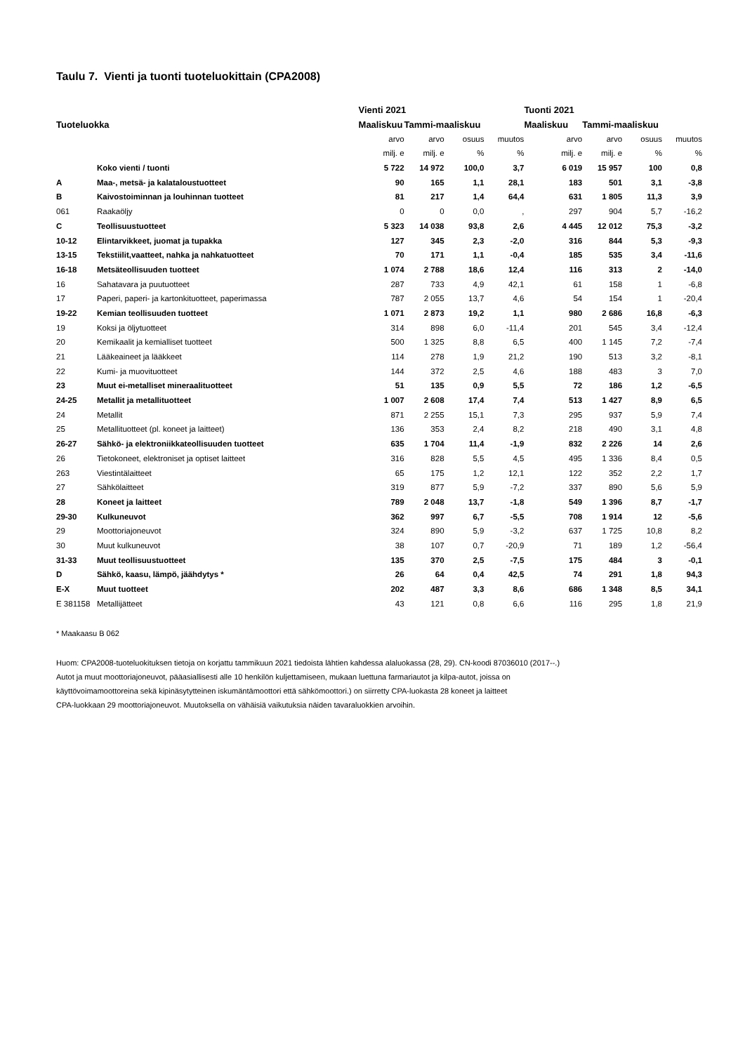Taulu 7. Vienti ja tuonti tuoteluokittain (CPA2008)
| | | Vienti 2021 | | | | Tuonti 2021 | | | |
| --- | --- | --- | --- | --- | --- | --- | --- | --- | --- |
| Tuoteluokka | | Maaliskuu | Tammi-maaliskuu | | | Maaliskuu | Tammi-maaliskuu | | |
| | | arvo | arvo | osuus | muutos | arvo | arvo | osuus | muutos |
| | | milj. e | milj. e | % | % | milj. e | milj. e | % | % |
| | Koko vienti / tuonti | 5 722 | 14 972 | 100,0 | 3,7 | 6 019 | 15 957 | 100 | 0,8 |
| A | Maa-, metsä- ja kalataloustuotteet | 90 | 165 | 1,1 | 28,1 | 183 | 501 | 3,1 | -3,8 |
| B | Kaivostoiminnan ja louhinnan tuotteet | 81 | 217 | 1,4 | 64,4 | 631 | 1 805 | 11,3 | 3,9 |
| 061 | Raakaöljy | 0 | 0 | 0,0 | , | 297 | 904 | 5,7 | -16,2 |
| C | Teollisuustuotteet | 5 323 | 14 038 | 93,8 | 2,6 | 4 445 | 12 012 | 75,3 | -3,2 |
| 10-12 | Elintarvikkeet, juomat ja tupakka | 127 | 345 | 2,3 | -2,0 | 316 | 844 | 5,3 | -9,3 |
| 13-15 | Tekstiilit,vaatteet, nahka ja nahkatuotteet | 70 | 171 | 1,1 | -0,4 | 185 | 535 | 3,4 | -11,6 |
| 16-18 | Metsäteollisuuden tuotteet | 1 074 | 2 788 | 18,6 | 12,4 | 116 | 313 | 2 | -14,0 |
| 16 | Sahatavara ja puutuotteet | 287 | 733 | 4,9 | 42,1 | 61 | 158 | 1 | -6,8 |
| 17 | Paperi, paperi- ja kartonkituotteet, paperimassa | 787 | 2 055 | 13,7 | 4,6 | 54 | 154 | 1 | -20,4 |
| 19-22 | Kemian teollisuuden tuotteet | 1 071 | 2 873 | 19,2 | 1,1 | 980 | 2 686 | 16,8 | -6,3 |
| 19 | Koksi ja öljytuotteet | 314 | 898 | 6,0 | -11,4 | 201 | 545 | 3,4 | -12,4 |
| 20 | Kemikaalit ja kemialliset tuotteet | 500 | 1 325 | 8,8 | 6,5 | 400 | 1 145 | 7,2 | -7,4 |
| 21 | Lääkeaineet ja lääkkeet | 114 | 278 | 1,9 | 21,2 | 190 | 513 | 3,2 | -8,1 |
| 22 | Kumi- ja muovituotteet | 144 | 372 | 2,5 | 4,6 | 188 | 483 | 3 | 7,0 |
| 23 | Muut ei-metalliset mineraalituotteet | 51 | 135 | 0,9 | 5,5 | 72 | 186 | 1,2 | -6,5 |
| 24-25 | Metallit ja metallituotteet | 1 007 | 2 608 | 17,4 | 7,4 | 513 | 1 427 | 8,9 | 6,5 |
| 24 | Metallit | 871 | 2 255 | 15,1 | 7,3 | 295 | 937 | 5,9 | 7,4 |
| 25 | Metallituotteet (pl. koneet ja laitteet) | 136 | 353 | 2,4 | 8,2 | 218 | 490 | 3,1 | 4,8 |
| 26-27 | Sähkö- ja elektroniikkateollisuuden tuotteet | 635 | 1 704 | 11,4 | -1,9 | 832 | 2 226 | 14 | 2,6 |
| 26 | Tietokoneet, elektroniset ja optiset laitteet | 316 | 828 | 5,5 | 4,5 | 495 | 1 336 | 8,4 | 0,5 |
| 263 | Viestintälaitteet | 65 | 175 | 1,2 | 12,1 | 122 | 352 | 2,2 | 1,7 |
| 27 | Sähkölaitteet | 319 | 877 | 5,9 | -7,2 | 337 | 890 | 5,6 | 5,9 |
| 28 | Koneet ja laitteet | 789 | 2 048 | 13,7 | -1,8 | 549 | 1 396 | 8,7 | -1,7 |
| 29-30 | Kulkuneuvot | 362 | 997 | 6,7 | -5,5 | 708 | 1 914 | 12 | -5,6 |
| 29 | Moottoriajoneuvot | 324 | 890 | 5,9 | -3,2 | 637 | 1 725 | 10,8 | 8,2 |
| 30 | Muut kulkuneuvot | 38 | 107 | 0,7 | -20,9 | 71 | 189 | 1,2 | -56,4 |
| 31-33 | Muut teollisuustuotteet | 135 | 370 | 2,5 | -7,5 | 175 | 484 | 3 | -0,1 |
| D | Sähkö, kaasu, lämpö, jäähdytys * | 26 | 64 | 0,4 | 42,5 | 74 | 291 | 1,8 | 94,3 |
| E-X | Muut tuotteet | 202 | 487 | 3,3 | 8,6 | 686 | 1 348 | 8,5 | 34,1 |
| E 381158 | Metallijätteet | 43 | 121 | 0,8 | 6,6 | 116 | 295 | 1,8 | 21,9 |
* Maakaasu B 062
Huom: CPA2008-tuoteluokituksen tietoja on korjattu tammikuun 2021 tiedoista lähtien kahdessa alaluokassa (28, 29). CN-koodi 87036010 (2017--.)
Autot ja muut moottoriajoneuvot, pääasiallisesti alle 10 henkilön kuljettamiseen, mukaan luettuna farmariautot ja kilpa-autot, joissa on
käyttövoimamoottoreina sekä kipinäsytytteinen iskumäntämoottori että sähkömoottori.) on siirretty CPA-luokasta 28 koneet ja laitteet
CPA-luokkaan 29 moottoriajoneuvot. Muutoksella on vähäisiä vaikutuksia näiden tavaraluokkien arvoihin.